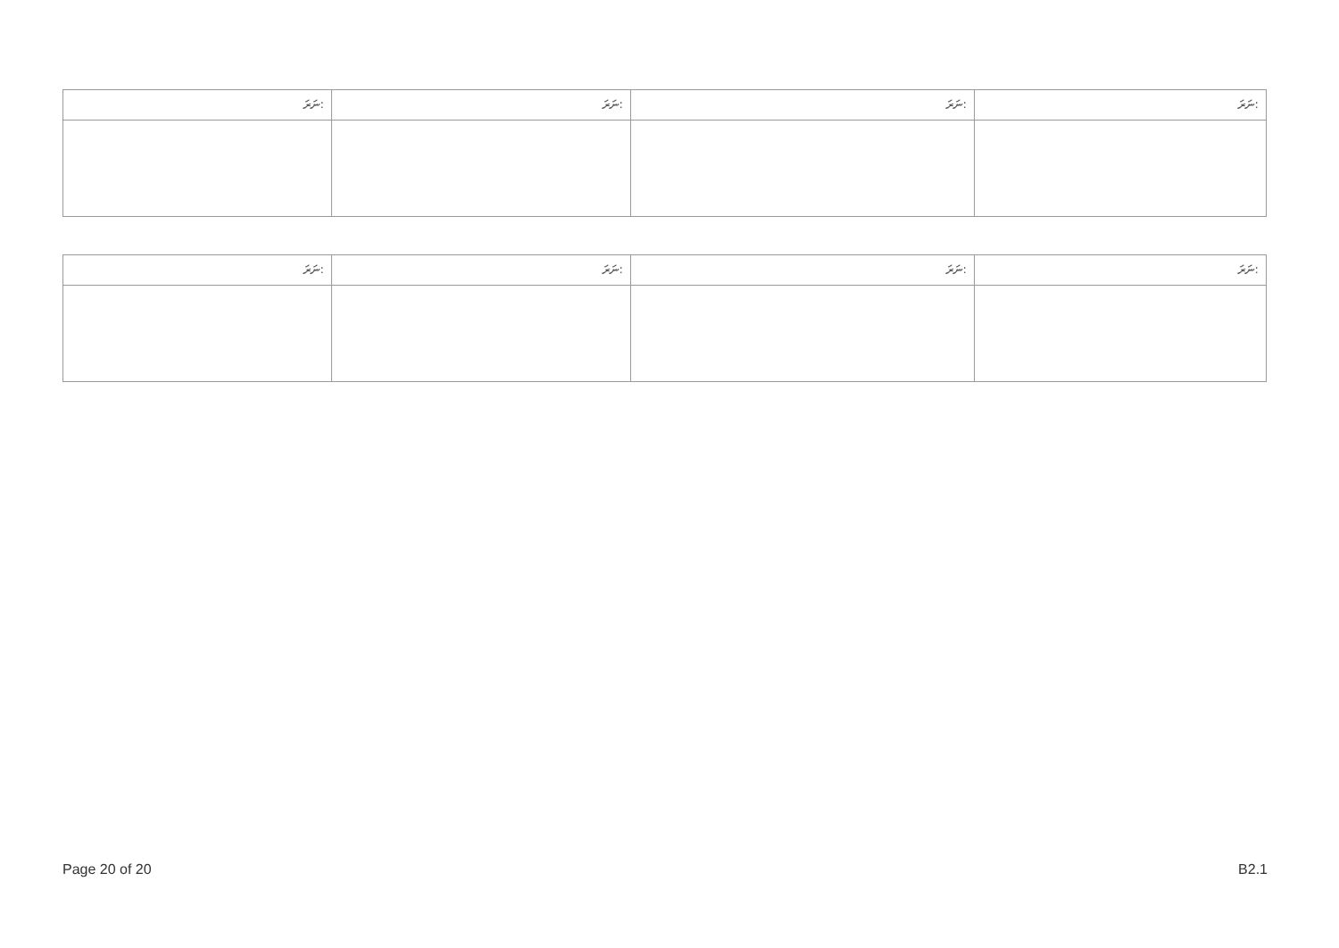| ނަރަ: | ނަރަ: | ނަރަ: | ނަރަ: |
| --- | --- | --- | --- |
| ނަރަ: | ނަރަ: | ނަރަ: | ނަރަ: |
| --- | --- | --- | --- |
Page 20 of 20 B2.1